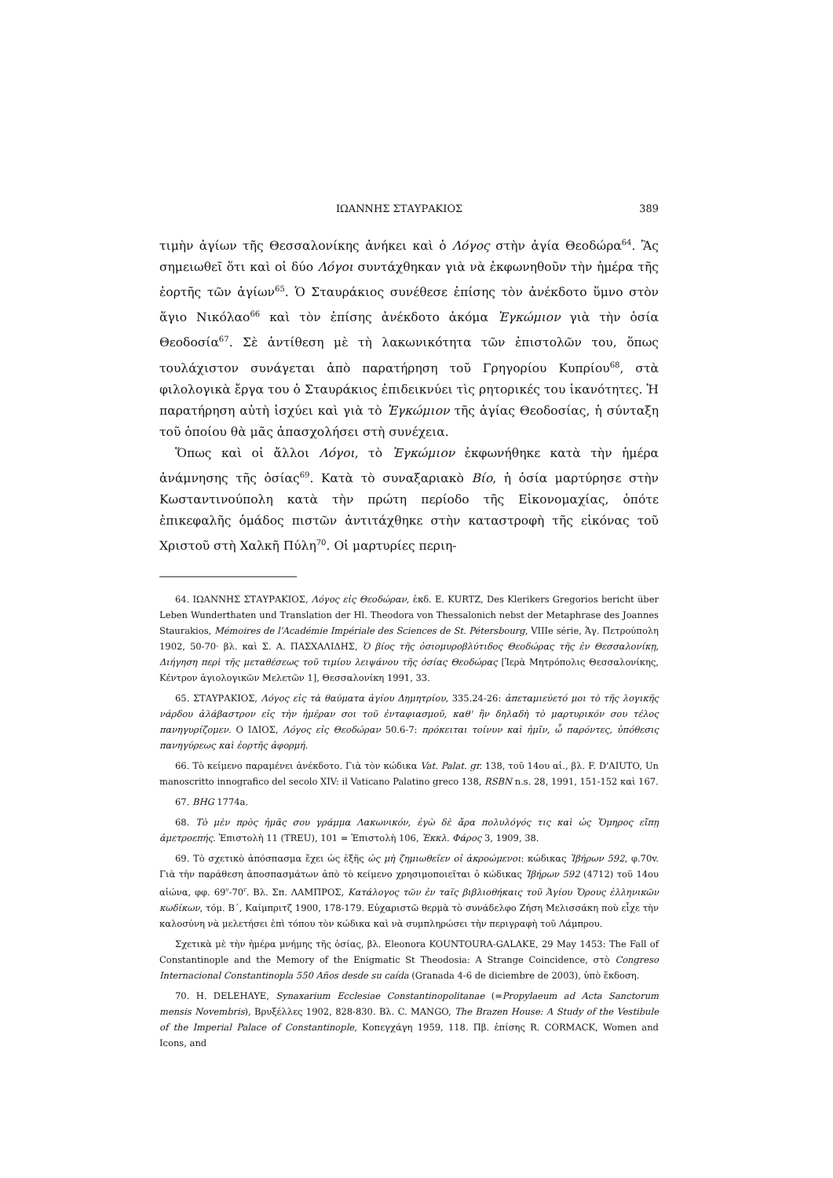ΙΩΑΝΝΗΣ ΣΤΑΥΡΑΚΙΟΣ 389
τιμὴν ἁγίων τῆς Θεσσαλονίκης ἀνήκει καὶ ὁ Λόγος στὴν ἁγία Θεοδώρα<sup>64</sup>. Ἂς σημειωθεῖ ὅτι καὶ οἱ δύο Λόγοι συντάχθηκαν γιὰ νὰ ἐκφωνηθοῦν τὴν ἡμέρα τῆς ἑορτῆς τῶν ἁγίων<sup>65</sup>. Ὁ Σταυράκιος συνέθεσε ἐπίσης τὸν ἀνέκδοτο ὕμνο στὸν ἅγιο Νικόλαο<sup>66</sup> καὶ τὸν ἐπίσης ἀνέκδοτο ἀκόμα Ἐγκώμιον γιὰ τὴν ὁσία Θεοδοσία<sup>67</sup>. Σὲ ἀντίθεση μὲ τὴ λακωνικότητα τῶν ἐπιστολῶν του, ὅπως τουλάχιστον συνάγεται ἀπὸ παρατήρηση τοῦ Γρηγορίου Κυπρίου<sup>68</sup>, στὰ φιλολογικὰ ἔργα του ὁ Σταυράκιος ἐπιδεικνύει τὶς ρητορικές του ἱκανότητες. Ἡ παρατήρηση αὐτὴ ἰσχύει καὶ γιὰ τὸ Ἐγκώμιον τῆς ἁγίας Θεοδοσίας, ἡ σύνταξη τοῦ ὁποίου θὰ μᾶς ἀπασχολήσει στὴ συνέχεια.
Ὅπως καὶ οἱ ἄλλοι Λόγοι, τὸ Ἐγκώμιον ἐκφωνήθηκε κατὰ τὴν ἡμέρα ἀνάμνησης τῆς ὁσίας<sup>69</sup>. Κατὰ τὸ συναξαριακὸ Βίο, ἡ ὁσία μαρτύρησε στὴν Κωσταντινούπολη κατὰ τὴν πρώτη περίοδο τῆς Εἰκονομαχίας, ὁπότε ἐπικεφαλῆς ὁμάδος πιστῶν ἀντιτάχθηκε στὴν καταστροφὴ τῆς εἰκόνας τοῦ Χριστοῦ στὴ Χαλκῆ Πύλη<sup>70</sup>. Οἱ μαρτυρίες περιη-
64. ΙΩΑΝΝΗΣ ΣΤΑΥΡΑΚΙΟΣ, Λόγος εἰς Θεοδώραν, ἐκδ. E. KURTZ, Des Klerikers Gregorios bericht über Leben Wunderthaten und Translation der Hl. Theodora von Thessalonich nebst der Metaphrase des Joannes Staurakios, Mémoires de l'Académie Impériale des Sciences de St. Pétersbourg, VIIIe série, Ἁγ. Πετρούπολη 1902, 50-70· βλ. καὶ Σ. Α. ΠΑΣΧΑΛΙΔΗΣ, Ὁ βίος τῆς ὁσιομυροβλύτιδος Θεοδώρας τῆς ἐν Θεσσαλονίκῃ, Διήγηση περὶ τῆς μεταθέσεως τοῦ τιμίου λειψάνου τῆς ὁσίας Θεοδώρας [Ἱερὰ Μητρόπολις Θεσσαλονίκης, Κέντρον ἁγιολογικῶν Μελετῶν 1], Θεσσαλονίκη 1991, 33.
65. ΣΤΑΥΡΑΚΙΟΣ, Λόγος εἰς τὰ θαύματα ἁγίου Δημητρίου, 335.24-26: ἀπεταμιεύετό μοι τὸ τῆς λογικῆς νάρδου ἀλάβαστρον εἰς τὴν ἡμέραν σοι τοῦ ἐνταφιασμοῦ, καθ' ἣν δηλαδὴ τὸ μαρτυρικόν σου τέλος πανηγυρίζομεν. Ο ΙΔΙΟΣ, Λόγος εἰς Θεοδώραν 50.6-7: πρόκειται τοίνυν καὶ ἡμῖν, ὦ παρόντες, ὑπόθεσις πανηγύρεως καὶ ἑορτῆς ἀφορμή.
66. Τὸ κείμενο παραμένει ἀνέκδοτο. Γιὰ τὸν κώδικα Vat. Palat. gr. 138, τοῦ 14ου αἰ., βλ. F. D'AIUTO, Un manoscritto innografico del secolo XIV: il Vaticano Palatino greco 138, RSBN n.s. 28, 1991, 151-152 καὶ 167.
67. BHG 1774a.
68. Τὸ μὲν πρὸς ἡμᾶς σου γράμμα Λακωνικόν, ἐγὼ δὲ ἄρα πολυλόγός τις καὶ ὡς Ὅμηρος εἴπῃ ἀμετροεπής. Ἐπιστολὴ 11 (TREU), 101 = Ἐπιστολὴ 106, Ἐκκλ. Φάρος 3, 1909, 38.
69. Τὸ σχετικὸ ἀπόσπασμα ἔχει ὡς ἑξῆς ὡς μὴ ζημιωθεῖεν οἱ ἀκροώμενοι: κώδικας Ἰβήρων 592, φ.70v. Γιὰ τὴν παράθεση ἀποσπασμάτων ἀπὸ τὸ κείμενο χρησιμοποιεῖται ὁ κώδικας Ἰβήρων 592 (4712) τοῦ 14ου αἰώνα, φφ. 69<sup>v</sup>-70<sup>r</sup>. Βλ. Σπ. ΛΑΜΠΡΟΣ, Κατάλογος τῶν ἐν ταῖς βιβλιοθήκαις τοῦ Ἁγίου Ὄρους ἑλληνικῶν κωδίκων, τόμ. Β΄, Καίμπριτζ 1900, 178-179. Εὐχαριστῶ θερμὰ τὸ συνάδελφο Ζήση Μελισσάκη ποὺ εἶχε τὴν καλοσύνη νὰ μελετήσει ἐπὶ τόπου τὸν κώδικα καὶ νὰ συμπληρώσει τὴν περιγραφὴ τοῦ Λάμπρου.
Σχετικὰ μὲ τὴν ἡμέρα μνήμης τῆς ὁσίας, βλ. Eleonora KOUNTOURA-GALAKE, 29 May 1453: The Fall of Constantinople and the Memory of the Enigmatic St Theodosia: A Strange Coincidence, στὸ Congreso Internacional Constantinopla 550 Años desde su caída (Granada 4-6 de diciembre de 2003), ὑπὸ ἔκδοση.
70. H. DELEHAYE, Synaxarium Ecclesiae Constantinopolitanae (=Propylaeum ad Acta Sanctorum mensis Novembris), Βρυξέλλες 1902, 828-830. Βλ. C. MANGO, The Brazen House: A Study of the Vestibule of the Imperial Palace of Constantinople, Κοπεγχάγη 1959, 118. Πβ. ἐπίσης R. CORMACK, Women and Icons, and